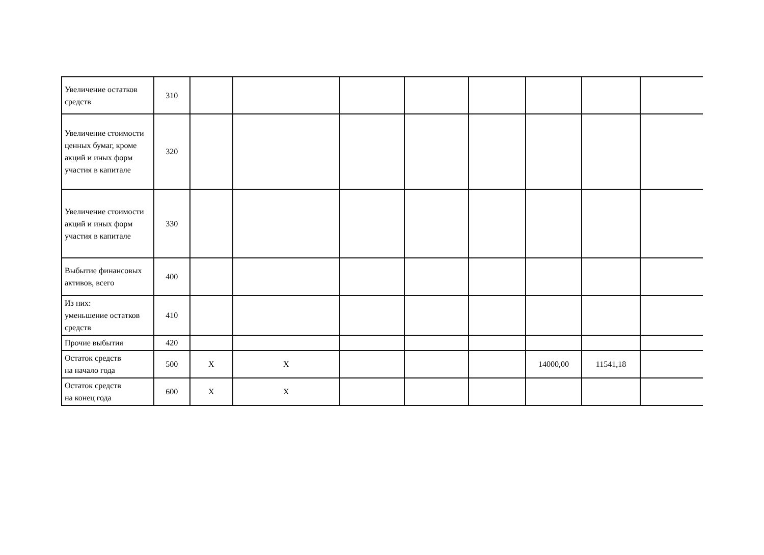| Увеличение остатков средств | 310 | | | | | | | | |
| Увеличение стоимости ценных бумаг, кроме акций и иных форм участия в капитале | 320 | | | | | | | | |
| Увеличение стоимости акций и иных форм участия в капитале | 330 | | | | | | | | |
| Выбытие финансовых активов, всего | 400 | | | | | | | | |
| Из них: уменьшение остатков средств | 410 | | | | | | | | |
| Прочие выбытия | 420 | | | | | | | | |
| Остаток средств на начало года | 500 | X | X | | | | 14000,00 | 11541,18 | |
| Остаток средств на конец года | 600 | X | X | | | | | | |